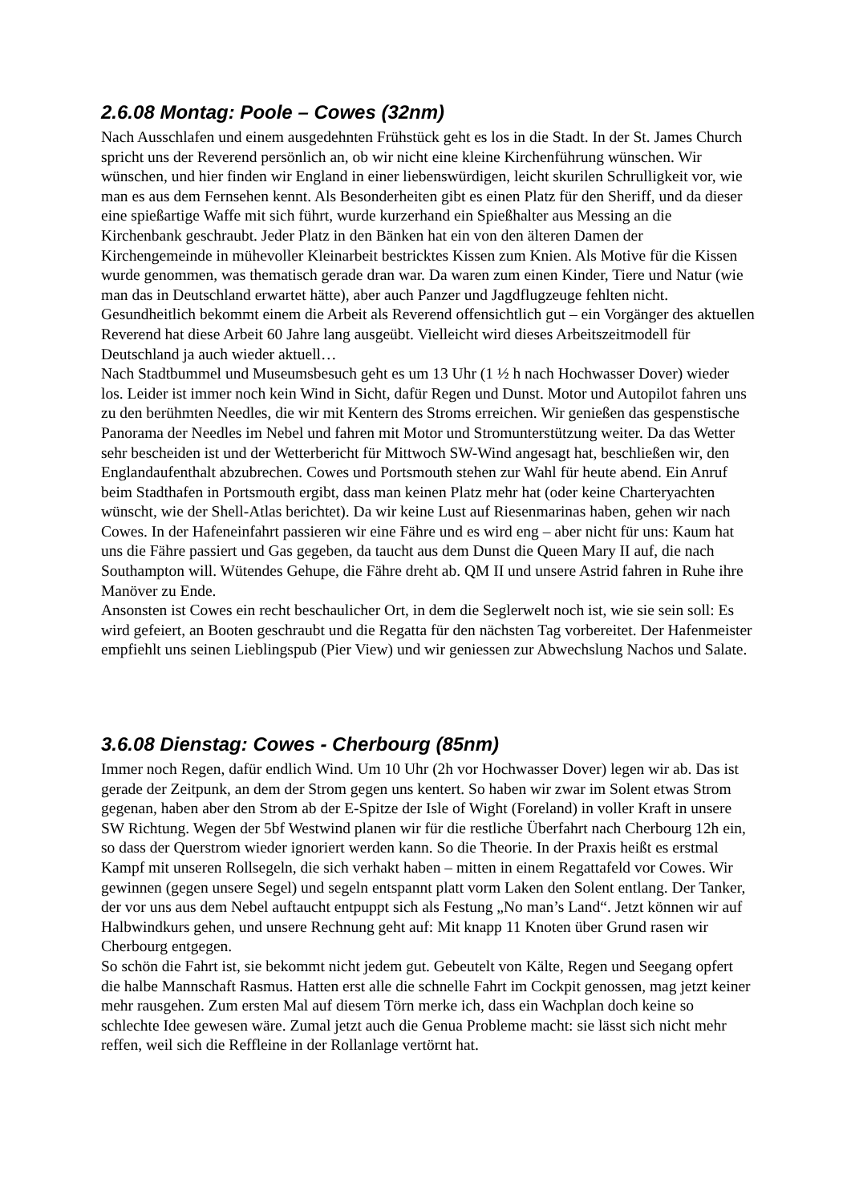2.6.08 Montag: Poole – Cowes (32nm)
Nach Ausschlafen und einem ausgedehnten Frühstück geht es los in die Stadt. In der St. James Church spricht uns der Reverend persönlich an, ob wir nicht eine kleine Kirchenführung wünschen. Wir wünschen, und hier finden wir England in einer liebenswürdigen, leicht skurilen Schrulligkeit vor, wie man es aus dem Fernsehen kennt. Als Besonderheiten gibt es einen Platz für den Sheriff, und da dieser eine spießartige Waffe mit sich führt, wurde kurzerhand ein Spießhalter aus Messing an die Kirchenbank geschraubt. Jeder Platz in den Bänken hat ein von den älteren Damen der Kirchengemeinde in mühevoller Kleinarbeit bestricktes Kissen zum Knien. Als Motive für die Kissen wurde genommen, was thematisch gerade dran war. Da waren zum einen Kinder, Tiere und Natur (wie man das in Deutschland erwartet hätte), aber auch Panzer und Jagdflugzeuge fehlten nicht. Gesundheitlich bekommt einem die Arbeit als Reverend offensichtlich gut – ein Vorgänger des aktuellen Reverend hat diese Arbeit 60 Jahre lang ausgeübt. Vielleicht wird dieses Arbeitszeitmodell für Deutschland ja auch wieder aktuell…
Nach Stadtbummel und Museumsbesuch geht es um 13 Uhr (1 ½ h nach Hochwasser Dover) wieder los. Leider ist immer noch kein Wind in Sicht, dafür Regen und Dunst. Motor und Autopilot fahren uns zu den berühmten Needles, die wir mit Kentern des Stroms erreichen. Wir genießen das gespenstische Panorama der Needles im Nebel und fahren mit Motor und Stromunterstützung weiter. Da das Wetter sehr bescheiden ist und der Wetterbericht für Mittwoch SW-Wind angesagt hat, beschließen wir, den Englandaufenthalt abzubrechen. Cowes und Portsmouth stehen zur Wahl für heute abend. Ein Anruf beim Stadthafen in Portsmouth ergibt, dass man keinen Platz mehr hat (oder keine Charteryachten wünscht, wie der Shell-Atlas berichtet). Da wir keine Lust auf Riesenmarinas haben, gehen wir nach Cowes. In der Hafeneinfahrt passieren wir eine Fähre und es wird eng – aber nicht für uns: Kaum hat uns die Fähre passiert und Gas gegeben, da taucht aus dem Dunst die Queen Mary II auf, die nach Southampton will. Wütendes Gehupe, die Fähre dreht ab. QM II und unsere Astrid fahren in Ruhe ihre Manöver zu Ende.
Ansonsten ist Cowes ein recht beschaulicher Ort, in dem die Seglerwelt noch ist, wie sie sein soll: Es wird gefeiert, an Booten geschraubt und die Regatta für den nächsten Tag vorbereitet. Der Hafenmeister empfiehlt uns seinen Lieblingspub (Pier View) und wir geniessen zur Abwechslung Nachos und Salate.
3.6.08 Dienstag: Cowes - Cherbourg (85nm)
Immer noch Regen, dafür endlich Wind. Um 10 Uhr (2h vor Hochwasser Dover) legen wir ab. Das ist gerade der Zeitpunk, an dem der Strom gegen uns kentert. So haben wir zwar im Solent etwas Strom gegenan, haben aber den Strom ab der E-Spitze der Isle of Wight (Foreland) in voller Kraft in unsere SW Richtung. Wegen der 5bf Westwind planen wir für die restliche Überfahrt nach Cherbourg 12h ein, so dass der Querstrom wieder ignoriert werden kann. So die Theorie. In der Praxis heißt es erstmal Kampf mit unseren Rollsegeln, die sich verhakt haben – mitten in einem Regattafeld vor Cowes. Wir gewinnen (gegen unsere Segel) und segeln entspannt platt vorm Laken den Solent entlang. Der Tanker, der vor uns aus dem Nebel auftaucht entpuppt sich als Festung „No man’s Land“. Jetzt können wir auf Halbwindkurs gehen, und unsere Rechnung geht auf: Mit knapp 11 Knoten über Grund rasen wir Cherbourg entgegen.
So schön die Fahrt ist, sie bekommt nicht jedem gut. Gebeutelt von Kälte, Regen und Seegang opfert die halbe Mannschaft Rasmus. Hatten erst alle die schnelle Fahrt im Cockpit genossen, mag jetzt keiner mehr rausgehen. Zum ersten Mal auf diesem Törn merke ich, dass ein Wachplan doch keine so schlechte Idee gewesen wäre. Zumal jetzt auch die Genua Probleme macht: sie lässt sich nicht mehr reffen, weil sich die Reffleine in der Rollanlage vertörnt hat.